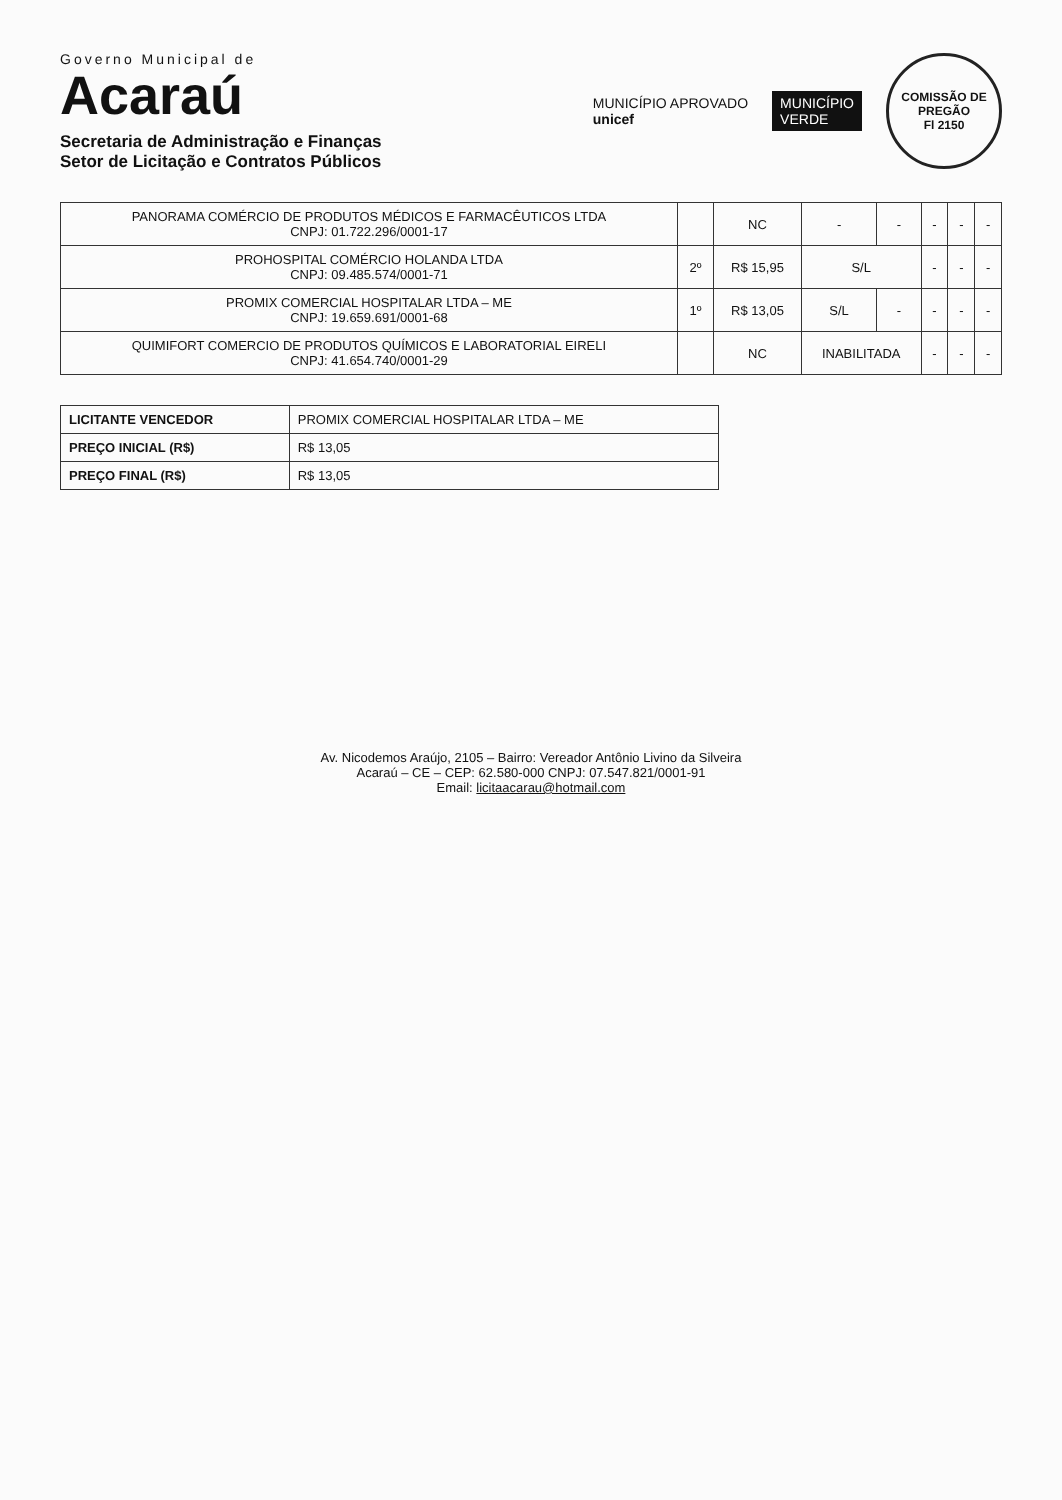Governo Municipal de
Acaraú
Secretaria de Administração e Finanças
Setor de Licitação e Contratos Públicos
MUNICÍPIO APROVADO
unicef
MUNICÍPIO
VERDE
COMISSÃO DE PREGÃO
Fl 2150
| PANORAMA COMÉRCIO DE PRODUTOS MÉDICOS E FARMACÊUTICOS LTDA CNPJ: 01.722.296/0001-17 | | NC | - | - | - | - | - |
| PROHOSPITAL COMÉRCIO HOLANDA LTDA CNPJ: 09.485.574/0001-71 | 2º | R$ 15,95 | S/L | | - | - | - |
| PROMIX COMERCIAL HOSPITALAR LTDA – ME CNPJ: 19.659.691/0001-68 | 1º | R$ 13,05 | S/L | - | - | - | - |
| QUIMIFORT COMERCIO DE PRODUTOS QUÍMICOS E LABORATORIAL EIRELI CNPJ: 41.654.740/0001-29 | | NC | INABILITADA | | - | - | - |
| LICITANTE VENCEDOR | PROMIX COMERCIAL HOSPITALAR LTDA – ME |
| PREÇO INICIAL (R$) | R$ 13,05 |
| PREÇO FINAL (R$) | R$ 13,05 |
Av. Nicodemos Araújo, 2105 – Bairro: Vereador Antônio Livino da Silveira
Acaraú – CE – CEP: 62.580-000 CNPJ: 07.547.821/0001-91
Email: licitaacarau@hotmail.com